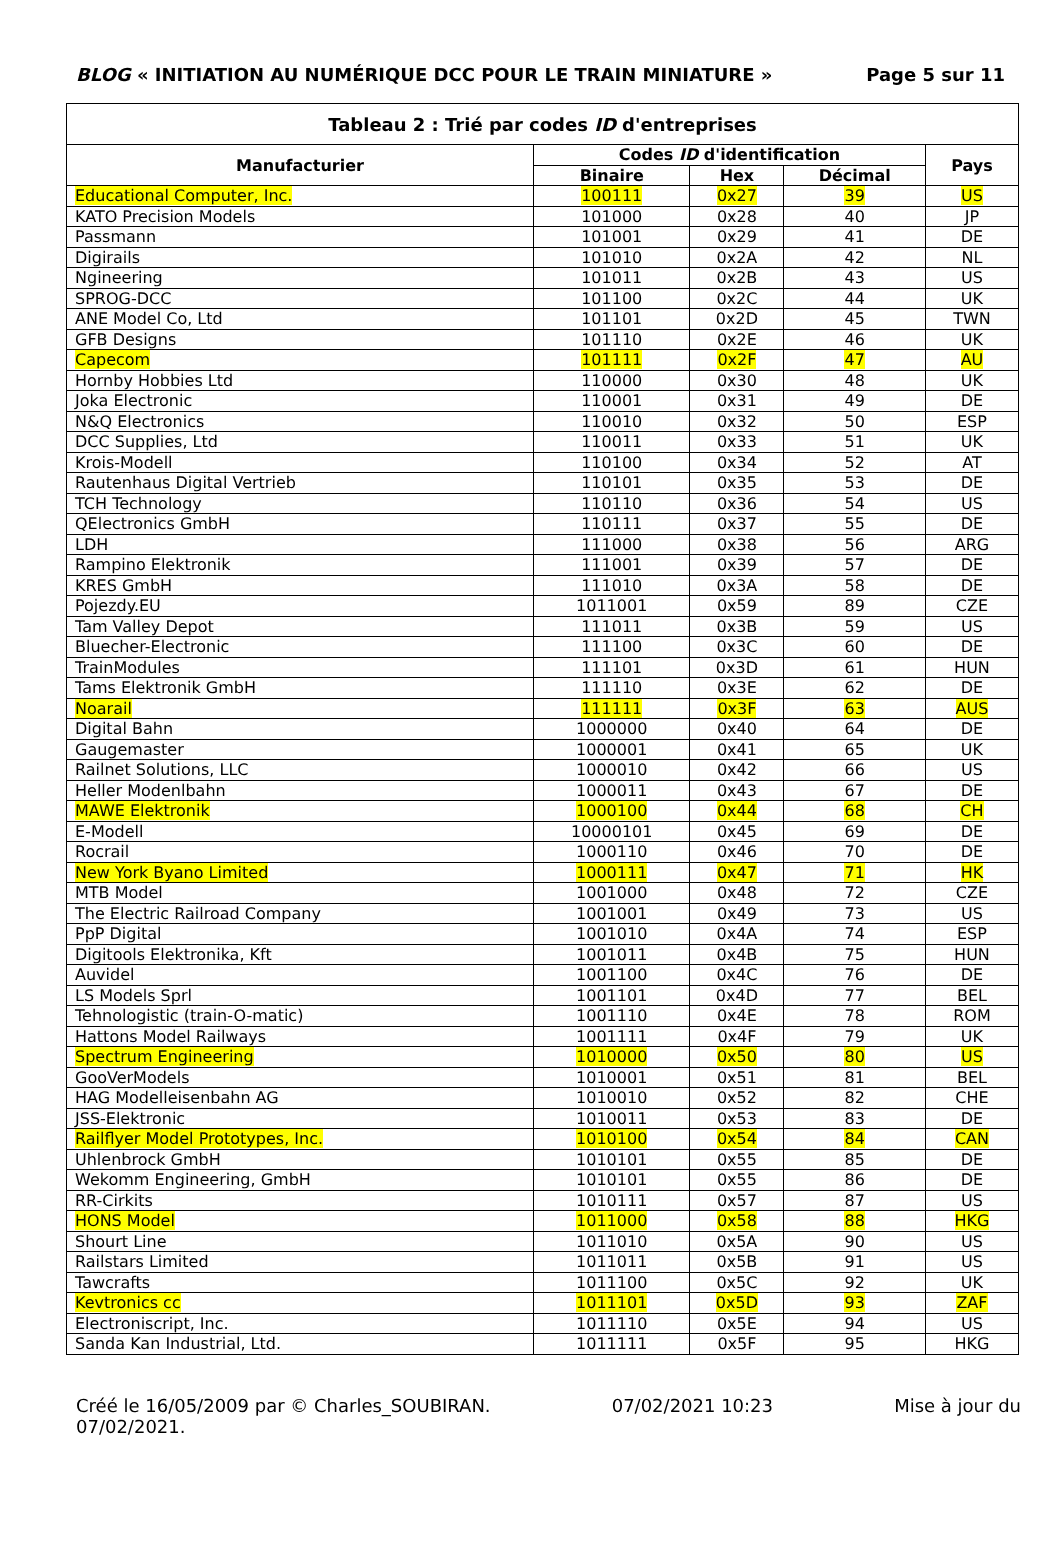BLOG « INITIATION AU NUMÉRIQUE DCC POUR LE TRAIN MINIATURE » Page 5 sur 11
| Tableau 2 : Trié par codes ID d'entreprises | | | | |
| --- | --- | --- | --- | --- |
| Manufacturier | Codes ID d'identification | | | Pays |
| | Binaire | Hex | Décimal | |
| Educational Computer, Inc. | 100111 | 0x27 | 39 | US |
| KATO Precision Models | 101000 | 0x28 | 40 | JP |
| Passmann | 101001 | 0x29 | 41 | DE |
| Digirails | 101010 | 0x2A | 42 | NL |
| Ngineering | 101011 | 0x2B | 43 | US |
| SPROG-DCC | 101100 | 0x2C | 44 | UK |
| ANE Model Co, Ltd | 101101 | 0x2D | 45 | TWN |
| GFB Designs | 101110 | 0x2E | 46 | UK |
| Capecom | 101111 | 0x2F | 47 | AU |
| Hornby Hobbies Ltd | 110000 | 0x30 | 48 | UK |
| Joka Electronic | 110001 | 0x31 | 49 | DE |
| N&Q Electronics | 110010 | 0x32 | 50 | ESP |
| DCC Supplies, Ltd | 110011 | 0x33 | 51 | UK |
| Krois-Modell | 110100 | 0x34 | 52 | AT |
| Rautenhaus Digital Vertrieb | 110101 | 0x35 | 53 | DE |
| TCH Technology | 110110 | 0x36 | 54 | US |
| QElectronics GmbH | 110111 | 0x37 | 55 | DE |
| LDH | 111000 | 0x38 | 56 | ARG |
| Rampino Elektronik | 111001 | 0x39 | 57 | DE |
| KRES GmbH | 111010 | 0x3A | 58 | DE |
| Pojezdy.EU | 1011001 | 0x59 | 89 | CZE |
| Tam Valley Depot | 111011 | 0x3B | 59 | US |
| Bluecher-Electronic | 111100 | 0x3C | 60 | DE |
| TrainModules | 111101 | 0x3D | 61 | HUN |
| Tams Elektronik GmbH | 111110 | 0x3E | 62 | DE |
| Noarail | 111111 | 0x3F | 63 | AUS |
| Digital Bahn | 1000000 | 0x40 | 64 | DE |
| Gaugemaster | 1000001 | 0x41 | 65 | UK |
| Railnet Solutions, LLC | 1000010 | 0x42 | 66 | US |
| Heller Modenlbahn | 1000011 | 0x43 | 67 | DE |
| MAWE Elektronik | 1000100 | 0x44 | 68 | CH |
| E-Modell | 10000101 | 0x45 | 69 | DE |
| Rocrail | 1000110 | 0x46 | 70 | DE |
| New York Byano Limited | 1000111 | 0x47 | 71 | HK |
| MTB Model | 1001000 | 0x48 | 72 | CZE |
| The Electric Railroad Company | 1001001 | 0x49 | 73 | US |
| PpP Digital | 1001010 | 0x4A | 74 | ESP |
| Digitools Elektronika, Kft | 1001011 | 0x4B | 75 | HUN |
| Auvidel | 1001100 | 0x4C | 76 | DE |
| LS Models Sprl | 1001101 | 0x4D | 77 | BEL |
| Tehnologistic (train-O-matic) | 1001110 | 0x4E | 78 | ROM |
| Hattons Model Railways | 1001111 | 0x4F | 79 | UK |
| Spectrum Engineering | 1010000 | 0x50 | 80 | US |
| GooVerModels | 1010001 | 0x51 | 81 | BEL |
| HAG Modelleisenbahn AG | 1010010 | 0x52 | 82 | CHE |
| JSS-Elektronic | 1010011 | 0x53 | 83 | DE |
| Railflyer Model Prototypes, Inc. | 1010100 | 0x54 | 84 | CAN |
| Uhlenbrock GmbH | 1010101 | 0x55 | 85 | DE |
| Wekomm Engineering, GmbH | 1010101 | 0x55 | 86 | DE |
| RR-Cirkits | 1010111 | 0x57 | 87 | US |
| HONS Model | 1011000 | 0x58 | 88 | HKG |
| Shourt Line | 1011010 | 0x5A | 90 | US |
| Railstars Limited | 1011011 | 0x5B | 91 | US |
| Tawcrafts | 1011100 | 0x5C | 92 | UK |
| Kevtronics cc | 1011101 | 0x5D | 93 | ZAF |
| Electroniscript, Inc. | 1011110 | 0x5E | 94 | US |
| Sanda Kan Industrial, Ltd. | 1011111 | 0x5F | 95 | HKG |
Créé le 16/05/2009 par © Charles_SOUBIRAN. 07/02/2021 10:23 Mise à jour du
07/02/2021.